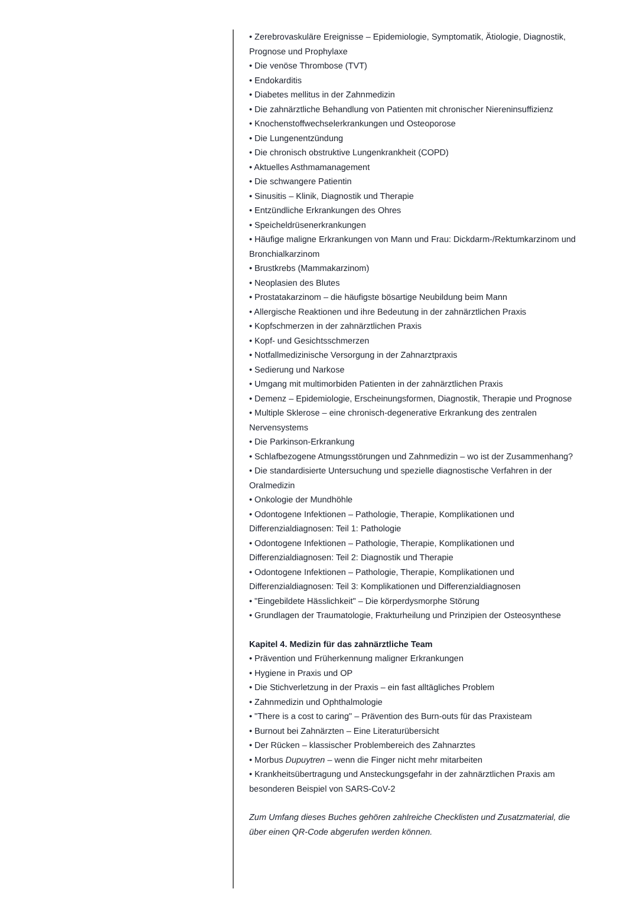• Zerebrovaskuläre Ereignisse – Epidemiologie, Symptomatik, Ätiologie, Diagnostik, Prognose und Prophylaxe
• Die venöse Thrombose (TVT)
• Endokarditis
• Diabetes mellitus in der Zahnmedizin
• Die zahnärztliche Behandlung von Patienten mit chronischer Niereninsuffizienz
• Knochenstoffwechselerkrankungen und Osteoporose
• Die Lungenentzündung
• Die chronisch obstruktive Lungenkrankheit (COPD)
• Aktuelles Asthmamanagement
• Die schwangere Patientin
• Sinusitis – Klinik, Diagnostik und Therapie
• Entzündliche Erkrankungen des Ohres
• Speicheldrüsenerkrankungen
• Häufige maligne Erkrankungen von Mann und Frau: Dickdarm-/Rektumkarzinom und Bronchialkarzinom
• Brustkrebs (Mammakarzinom)
• Neoplasien des Blutes
• Prostatakarzinom – die häufigste bösartige Neubildung beim Mann
• Allergische Reaktionen und ihre Bedeutung in der zahnärztlichen Praxis
• Kopfschmerzen in der zahnärztlichen Praxis
• Kopf- und Gesichtsschmerzen
• Notfallmedizinische Versorgung in der Zahnarztpraxis
• Sedierung und Narkose
• Umgang mit multimorbiden Patienten in der zahnärztlichen Praxis
• Demenz – Epidemiologie, Erscheinungsformen, Diagnostik, Therapie und Prognose
• Multiple Sklerose – eine chronisch-degenerative Erkrankung des zentralen Nervensystems
• Die Parkinson-Erkrankung
• Schlafbezogene Atmungsstörungen und Zahnmedizin – wo ist der Zusammenhang?
• Die standardisierte Untersuchung und spezielle diagnostische Verfahren in der Oralmedizin
• Onkologie der Mundhöhle
• Odontogene Infektionen – Pathologie, Therapie, Komplikationen und Differenzialdiagnosen: Teil 1: Pathologie
• Odontogene Infektionen – Pathologie, Therapie, Komplikationen und Differenzialdiagnosen: Teil 2: Diagnostik und Therapie
• Odontogene Infektionen – Pathologie, Therapie, Komplikationen und Differenzialdiagnosen: Teil 3: Komplikationen und Differenzialdiagnosen
• "Eingebildete Hässlichkeit" – Die körperdysmorphe Störung
• Grundlagen der Traumatologie, Frakturheilung und Prinzipien der Osteosynthese
Kapitel 4. Medizin für das zahnärztliche Team
• Prävention und Früherkennung maligner Erkrankungen
• Hygiene in Praxis und OP
• Die Stichverletzung in der Praxis – ein fast alltägliches Problem
• Zahnmedizin und Ophthalmologie
• "There is a cost to caring" – Prävention des Burn-outs für das Praxisteam
• Burnout bei Zahnärzten – Eine Literaturübersicht
• Der Rücken – klassischer Problembereich des Zahnarztes
• Morbus Dupuytren – wenn die Finger nicht mehr mitarbeiten
• Krankheitsübertragung und Ansteckungsgefahr in der zahnärztlichen Praxis am besonderen Beispiel von SARS-CoV-2
Zum Umfang dieses Buches gehören zahlreiche Checklisten und Zusatzmaterial, die über einen QR-Code abgerufen werden können.